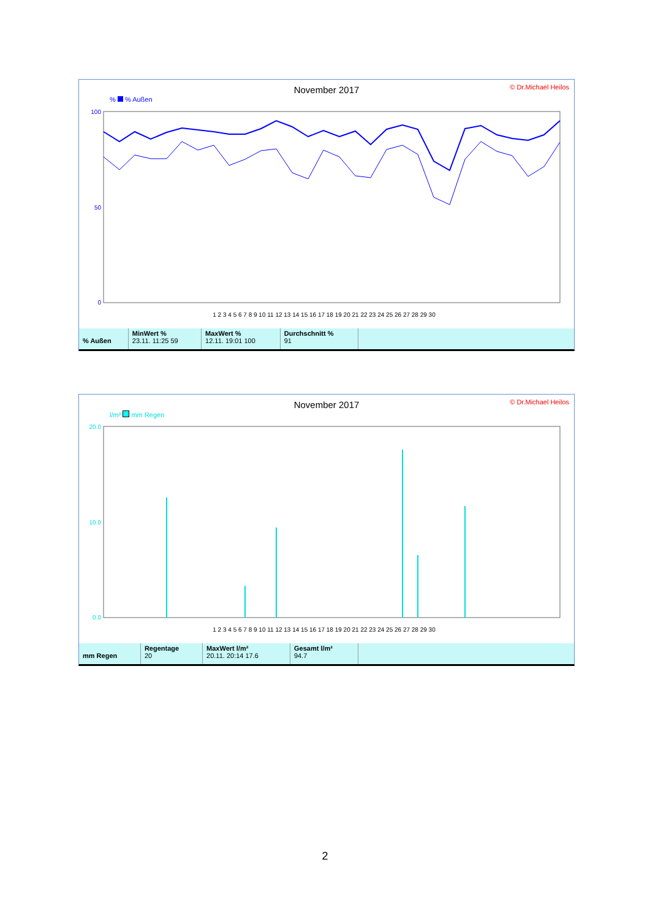November 2017
© Dr.Michael Heilos
% % Außen
100
50
0
1 2 3 4 5 6 7 8 9 10 11 12 13 14 15 16 17 18 19 20 21 22 23 24 25 26 27 28 29 30
| % Außen | MinWert % 23.11. 11:25 59 | MaxWert % 12.11. 19:01 100 | Durchschnitt % 91 | |
November 2017
© Dr.Michael Heilos
l/m² mm Regen
20.0
10.0
0.0
1 2 3 4 5 6 7 8 9 10 11 12 13 14 15 16 17 18 19 20 21 22 23 24 25 26 27 28 29 30
| mm Regen | Regentage 20 | MaxWert l/m² 20.11. 20:14 17.6 | Gesamt l/m² 94.7 | |
2